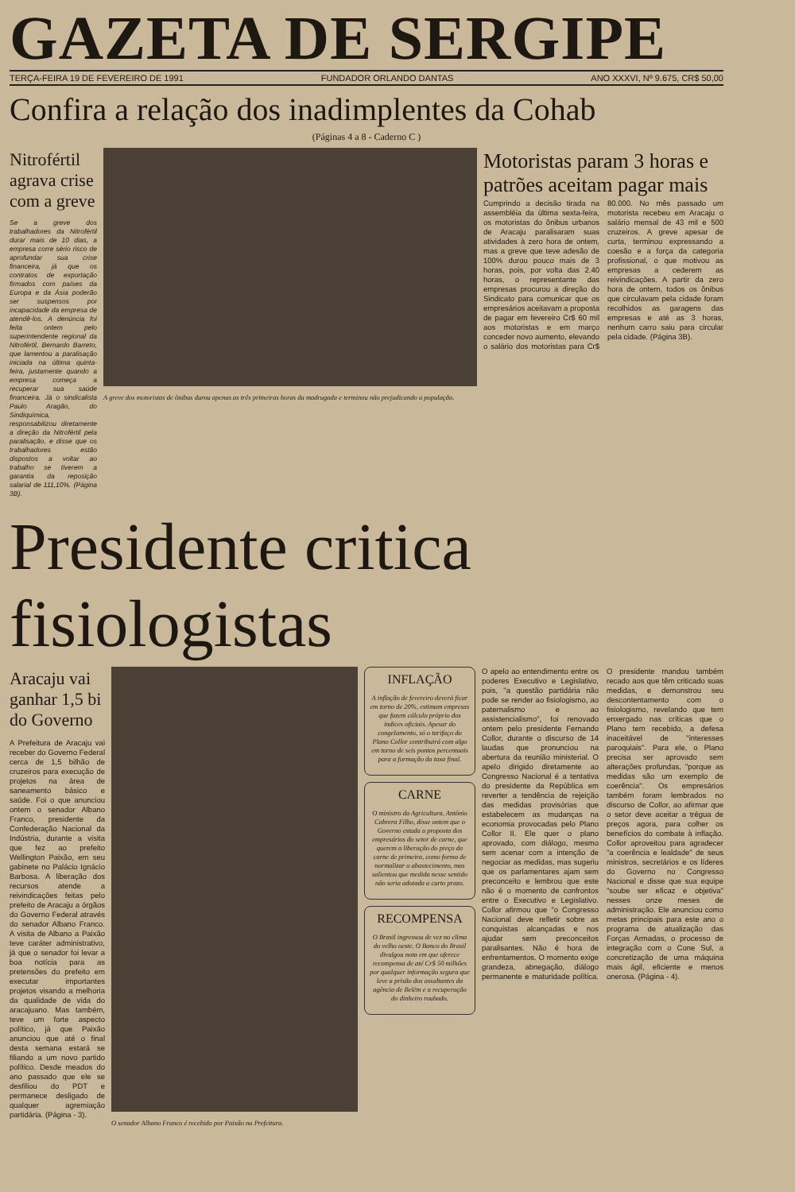GAZETA DE SERGIPE
TERÇA-FEIRA 19 DE FEVEREIRO DE 1991 FUNDADOR ORLANDO DANTAS ANO XXXVI, Nº 9.675, CR$ 50,00
Confira a relação dos inadimplentes da Cohab
(Páginas 4 a 8 - Caderno C )
Nitrofértil agrava crise com a greve
Se a greve dos trabalhadores da Nitrofértil durar mais de 10 dias, a empresa corre sério risco de aprofundar sua crise financeira, já que os contratos de exportação firmados com países da Europa e da Ásia poderão ser suspensos por incapacidade da empresa de atendê-los. A denúncia foi feita ontem pelo superintendente regional da Nitrofértil, Bernardo Barreto, que lamentou a paralisação iniciada na última quinta-feira, justamente quando a empresa começa a recuperar sua saúde financeira. Já o sindicalista Paulo Aragão, do Sindiquímica, responsabilizou diretamente a direção da Nitrofértil pela paralisação, e disse que os trabalhadores estão dispostos a voltar ao trabalho se tiverem a garantia da reposição salarial de 111,10%. (Página 3B).
A greve dos motoristas de ônibus durou apenas as três primeiras horas da madrugada e terminou não prejudicando a população.
Motoristas param 3 horas e patrões aceitam pagar mais
Cumprindo a decisão tirada na assembléia da última sexta-feira, os motoristas do ônibus urbanos de Aracaju paralisaram suas atividades à zero hora de ontem, mas a greve que teve adesão de 100% durou pouco mais de 3 horas, pois, por volta das 2.40 horas, o representante das empresas procurou a direção do Sindicato para comunicar que os empresários aceitavam a proposta de pagar em fevereiro Cr$ 60 mil aos motoristas e em março conceder novo aumento, elevando o salário dos motoristas para Cr$ 80.000. No mês passado um motorista recebeu em Aracaju o salário mensal de 43 mil e 500 cruzeiros. A greve apesar de curta, terminou expressando a coesão e a força da categoria profissional, o que motivou as empresas a cederem as reivindicações. A partir da zero hora de ontem, todos os ônibus que circulavam pela cidade foram recolhidos as garagens das empresas e até as 3 horas, nenhum carro saiu para circular pela cidade. (Página 3B).
Presidente critica fisiologistas
Aracaju vai ganhar 1,5 bi do Governo
A Prefeitura de Aracaju vai receber do Governo Federal cerca de 1,5 bilhão de cruzeiros para execução de projetos na área de saneamento básico e saúde. Foi o que anunciou ontem o senador Albano Franco, presidente da Confederação Nacional da Indústria, durante a visita que fez ao prefeito Wellington Paixão, em seu gabinete no Palácio Ignácio Barbosa. A liberação dos recursos atende a reivindicações feitas pelo prefeito de Aracaju a órgãos do Governo Federal através do senador Albano Franco. A visita de Albano a Paixão teve caráter administrativo, já que o senador foi levar a boa notícia para as pretensões do prefeito em executar importantes projetos visando a melhoria da qualidade de vida do aracajuano. Mas também, teve um forte aspecto político, já que Paixão anunciou que até o final desta semana estará se filiando a um novo partido político. Desde meados do ano passado que ele se desfiliou do PDT e permanece desligado de qualquer agremiação partidária. (Página - 3).
O senador Albano Franco é recebido por Paixão na Prefeitura.
INFLAÇÃO
A inflação de fevereiro deverá ficar em torno de 20%, estimam empresas que fazem cálculo próprio dos índices oficiais. Apesar do congelamento, só o tarifaço do Plano Collor contribuirá com algo em torno de seis pontos percentuais para a formação da taxa final.
CARNE
O ministro da Agricultura, Antônio Cabrera Filho, disse ontem que o Governo estuda a proposta dos empresários do setor de carne, que querem a liberação do preço da carne de primeira, como forma de normalizar o abastecimento, mas salientou que medida nesse sentido não seria adotada a curto prazo.
RECOMPENSA
O Brasil ingressou de vez no clima do velho oeste. O Banco do Brasil divulgou nota em que oferece recompensa de até Cr$ 50 milhões por qualquer informação segura que leve a prisão dos assaltantes da agência de Belém e a recuperação do dinheiro roubado.
O apelo ao entendimento entre os poderes Executivo e Legislativo, pois, "a questão partidária não pode se render ao fisiologismo, ao paternalismo e ao assistencialismo", foi renovado ontem pelo presidente Fernando Collor, durante o discurso de 14 laudas que pronunciou na abertura da reunião ministerial. O apelo dirigido diretamente ao Congresso Nacional é a tentativa do presidente da República em reverter a tendência de rejeição das medidas provisórias que estabelecem as mudanças na economia provocadas pelo Plano Collor II. Ele quer o plano aprovado, com diálogo, mesmo sem acenar com a intenção de negociar as medidas, mas sugeriu que os parlamentares ajam sem preconceito e lembrou que este não é o momento de confrontos entre o Executivo e Legislativo. Collor afirmou que "o Congresso Nacional deve refletir sobre as conquistas alcançadas e nos ajudar sem preconceitos paralisantes. Não é hora de enfrentamentos. O momento exige grandeza, abnegação, diálogo permanente e maturidade política. O presidente mandou também recado aos que têm criticado suas medidas, e demonstrou seu descontentamento com o fisiologismo, revelando que tem enxergado nas críticas que o Plano tem recebido, a defesa inaceitável de "interesses paroquiais". Para ele, o Plano precisa ser aprovado sem alterações profundas, "porque as medidas são um exemplo de coerência". Os empresários também foram lembrados no discurso de Collor, ao afirmar que o setor deve aceitar a trégua de preços agora, para colher os benefícios do combate à inflação. Collor aproveitou para agradecer "a coerência e lealdade" de seus ministros, secretários e os líderes do Governo no Congresso Nacional e disse que sua equipe "soube ser eficaz e objetiva" nesses onze meses de administração. Ele anunciou como metas principais para este ano o programa de atualização das Forças Armadas, o processo de integração com o Cone Sul, a concretização de uma máquina mais ágil, eficiente e menos onerosa. (Página - 4).